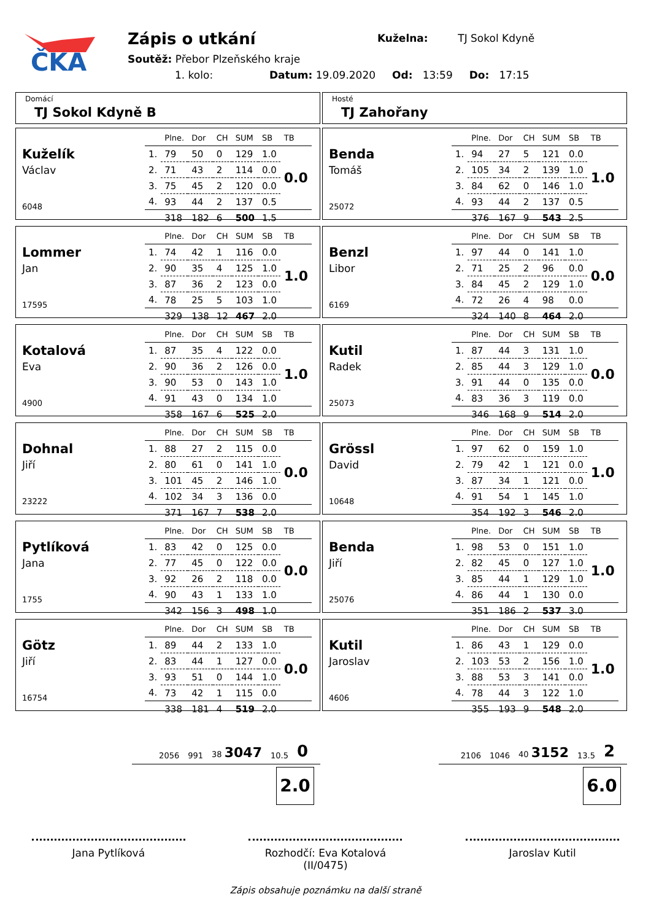ČKA
Zápis o utkání
Kuželna: TJ Sokol Kdyně
Soutěž: Přebor Plzeňského kraje
1. kolo: Datum: 19.09.2020 Od: 13:59 Do: 17:15
Domácí
TJ Sokol Kdyně B
Kuželík
Václav
6048
| | Plne. | Dor | CH | SUM | SB | TB |
| --- | --- | --- | --- | --- | --- | --- |
| 1. | 79 | 50 | 0 | 129 | 1.0 | 0.0 |
| 2. | 71 | 43 | 2 | 114 | 0.0 | |
| 3. | 75 | 45 | 2 | 120 | 0.0 | |
| 4. | 93 | 44 | 2 | 137 | 0.5 | |
| | 318 | 182 | 6 | 500 | 1.5 | |
Lommer
Jan
17595
| | Plne. | Dor | CH | SUM | SB | TB |
| --- | --- | --- | --- | --- | --- | --- |
| 1. | 74 | 42 | 1 | 116 | 0.0 | 1.0 |
| 2. | 90 | 35 | 4 | 125 | 1.0 | |
| 3. | 87 | 36 | 2 | 123 | 0.0 | |
| 4. | 78 | 25 | 5 | 103 | 1.0 | |
| | 329 | 138 | 12 | 467 | 2.0 | |
Kotalová
Eva
4900
| | Plne. | Dor | CH | SUM | SB | TB |
| --- | --- | --- | --- | --- | --- | --- |
| 1. | 87 | 35 | 4 | 122 | 0.0 | 1.0 |
| 2. | 90 | 36 | 2 | 126 | 0.0 | |
| 3. | 90 | 53 | 0 | 143 | 1.0 | |
| 4. | 91 | 43 | 0 | 134 | 1.0 | |
| | 358 | 167 | 6 | 525 | 2.0 | |
Dohnal
Jiří
23222
| | Plne. | Dor | CH | SUM | SB | TB |
| --- | --- | --- | --- | --- | --- | --- |
| 1. | 88 | 27 | 2 | 115 | 0.0 | 0.0 |
| 2. | 80 | 61 | 0 | 141 | 1.0 | |
| 3. | 101 | 45 | 2 | 146 | 1.0 | |
| 4. | 102 | 34 | 3 | 136 | 0.0 | |
| | 371 | 167 | 7 | 538 | 2.0 | |
Pytlíková
Jana
1755
| | Plne. | Dor | CH | SUM | SB | TB |
| --- | --- | --- | --- | --- | --- | --- |
| 1. | 83 | 42 | 0 | 125 | 0.0 | 0.0 |
| 2. | 77 | 45 | 0 | 122 | 0.0 | |
| 3. | 92 | 26 | 2 | 118 | 0.0 | |
| 4. | 90 | 43 | 1 | 133 | 1.0 | |
| | 342 | 156 | 3 | 498 | 1.0 | |
Götz
Jiří
16754
| | Plne. | Dor | CH | SUM | SB | TB |
| --- | --- | --- | --- | --- | --- | --- |
| 1. | 89 | 44 | 2 | 133 | 1.0 | 0.0 |
| 2. | 83 | 44 | 1 | 127 | 0.0 | |
| 3. | 93 | 51 | 0 | 144 | 1.0 | |
| 4. | 73 | 42 | 1 | 115 | 0.0 | |
| | 338 | 181 | 4 | 519 | 2.0 | |
2056 991 38 3047 10.5 0
2.0
Hosté
TJ Zahořany
Benda
Tomáš
25072
| | Plne. | Dor | CH | SUM | SB | TB |
| --- | --- | --- | --- | --- | --- | --- |
| 1. | 94 | 27 | 5 | 121 | 0.0 | 1.0 |
| 2. | 105 | 34 | 2 | 139 | 1.0 | |
| 3. | 84 | 62 | 0 | 146 | 1.0 | |
| 4. | 93 | 44 | 2 | 137 | 0.5 | |
| | 376 | 167 | 9 | 543 | 2.5 | |
Benzl
Libor
6169
| | Plne. | Dor | CH | SUM | SB | TB |
| --- | --- | --- | --- | --- | --- | --- |
| 1. | 97 | 44 | 0 | 141 | 1.0 | 0.0 |
| 2. | 71 | 25 | 2 | 96 | 0.0 | |
| 3. | 84 | 45 | 2 | 129 | 1.0 | |
| 4. | 72 | 26 | 4 | 98 | 0.0 | |
| | 324 | 140 | 8 | 464 | 2.0 | |
Kutil
Radek
25073
| | Plne. | Dor | CH | SUM | SB | TB |
| --- | --- | --- | --- | --- | --- | --- |
| 1. | 87 | 44 | 3 | 131 | 1.0 | 0.0 |
| 2. | 85 | 44 | 3 | 129 | 1.0 | |
| 3. | 91 | 44 | 0 | 135 | 0.0 | |
| 4. | 83 | 36 | 3 | 119 | 0.0 | |
| | 346 | 168 | 9 | 514 | 2.0 | |
Grössl
David
10648
| | Plne. | Dor | CH | SUM | SB | TB |
| --- | --- | --- | --- | --- | --- | --- |
| 1. | 97 | 62 | 0 | 159 | 1.0 | 1.0 |
| 2. | 79 | 42 | 1 | 121 | 0.0 | |
| 3. | 87 | 34 | 1 | 121 | 0.0 | |
| 4. | 91 | 54 | 1 | 145 | 1.0 | |
| | 354 | 192 | 3 | 546 | 2.0 | |
Benda
Jiří
25076
| | Plne. | Dor | CH | SUM | SB | TB |
| --- | --- | --- | --- | --- | --- | --- |
| 1. | 98 | 53 | 0 | 151 | 1.0 | 1.0 |
| 2. | 82 | 45 | 0 | 127 | 1.0 | |
| 3. | 85 | 44 | 1 | 129 | 1.0 | |
| 4. | 86 | 44 | 1 | 130 | 0.0 | |
| | 351 | 186 | 2 | 537 | 3.0 | |
Kutil
Jaroslav
4606
| | Plne. | Dor | CH | SUM | SB | TB |
| --- | --- | --- | --- | --- | --- | --- |
| 1. | 86 | 43 | 1 | 129 | 0.0 | 1.0 |
| 2. | 103 | 53 | 2 | 156 | 1.0 | |
| 3. | 88 | 53 | 3 | 141 | 0.0 | |
| 4. | 78 | 44 | 3 | 122 | 1.0 | |
| | 355 | 193 | 9 | 548 | 2.0 | |
2106 1046 40 3152 13.5 2
6.0
Jana Pytlíková Rozhodčí: Eva Kotalová (II/0475)
Jaroslav Kutil
Zápis obsahuje poznámku na další straně